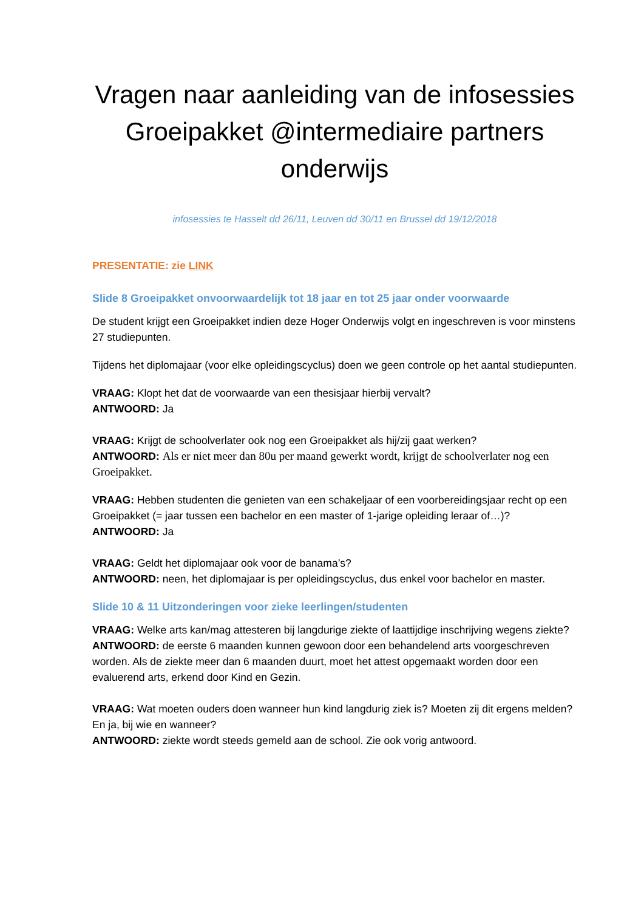Vragen naar aanleiding van de infosessies Groeipakket @intermediaire partners onderwijs
infosessies te Hasselt dd 26/11, Leuven dd 30/11 en Brussel dd 19/12/2018
PRESENTATIE: zie LINK
Slide 8 Groeipakket onvoorwaardelijk tot 18 jaar en tot 25 jaar onder voorwaarde
De student krijgt een Groeipakket indien deze Hoger Onderwijs volgt en ingeschreven is voor minstens 27 studiepunten.
Tijdens het diplomajaar (voor elke opleidingscyclus) doen we geen controle op het aantal studiepunten.
VRAAG: Klopt het dat de voorwaarde van een thesisjaar hierbij vervalt?
ANTWOORD: Ja
VRAAG: Krijgt de schoolverlater ook nog een Groeipakket als hij/zij gaat werken?
ANTWOORD: Als er niet meer dan 80u per maand gewerkt wordt, krijgt de schoolverlater nog een Groeipakket.
VRAAG: Hebben studenten die genieten van een schakeljaar of een voorbereidingsjaar recht op een Groeipakket (= jaar tussen een bachelor en een master of 1-jarige opleiding leraar of…)?
ANTWOORD: Ja
VRAAG: Geldt het diplomajaar ook voor de banama’s?
ANTWOORD: neen, het diplomajaar is per opleidingscyclus, dus enkel voor bachelor en master.
Slide 10 & 11 Uitzonderingen voor zieke leerlingen/studenten
VRAAG: Welke arts kan/mag attesteren bij langdurige ziekte of laattijdige inschrijving wegens ziekte?
ANTWOORD: de eerste 6 maanden kunnen gewoon door een behandelend arts voorgeschreven worden. Als de ziekte meer dan 6 maanden duurt, moet het attest opgemaakt worden door een evaluerend arts, erkend door Kind en Gezin.
VRAAG: Wat moeten ouders doen wanneer hun kind langdurig ziek is? Moeten zij dit ergens melden? En ja, bij wie en wanneer?
ANTWOORD: ziekte wordt steeds gemeld aan de school. Zie ook vorig antwoord.